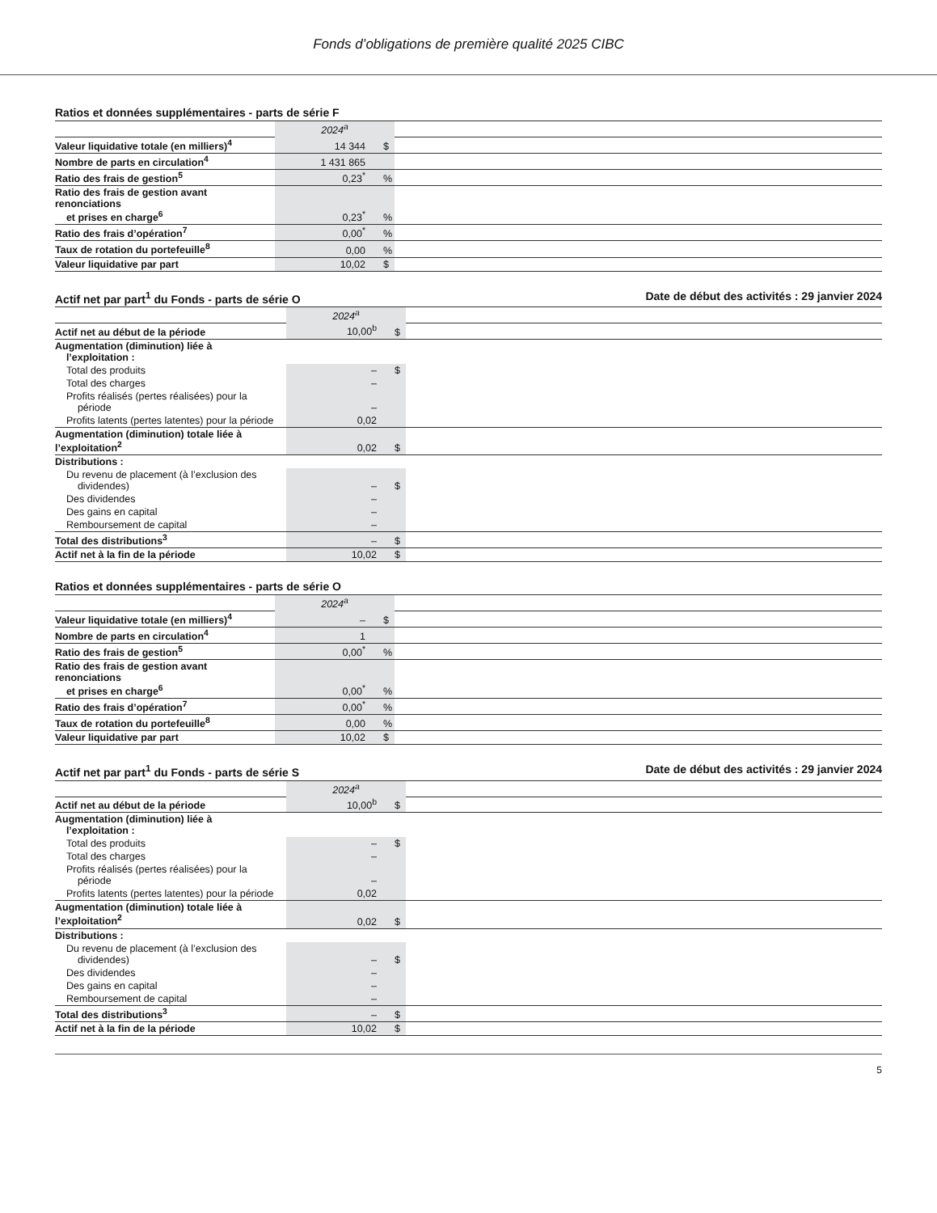Fonds d’obligations de première qualité 2025 CIBC
Ratios et données supplémentaires - parts de série F
| | 2024<sup>a</sup> | | |
| Valeur liquidative totale (en milliers)<sup>4</sup> | 14 344 | $ | |
| Nombre de parts en circulation<sup>4</sup> | 1 431 865 | | |
| Ratio des frais de gestion<sup>5</sup> | 0,23<sup>*</sup> | % | |
| Ratio des frais de gestion avant renonciations et prises en charge<sup>6</sup> | 0,23<sup>*</sup> | % | |
| Ratio des frais d’opération<sup>7</sup> | 0,00<sup>*</sup> | % | |
| Taux de rotation du portefeuille<sup>8</sup> | 0,00 | % | |
| Valeur liquidative par part | 10,02 | $ | |
Actif net par part<sup>1</sup> du Fonds - parts de série O Date de début des activités : 29 janvier 2024
| | 2024<sup>a</sup> | | |
| Actif net au début de la période | 10,00<sup>b</sup> | $ | |
| Augmentation (diminution) liée à l’exploitation : | | | |
| Total des produits | – | $ | |
| Total des charges | – | | |
| Profits réalisés (pertes réalisées) pour la période | – | | |
| Profits latents (pertes latentes) pour la période | 0,02 | | |
| Augmentation (diminution) totale liée à l’exploitation<sup>2</sup> | 0,02 | $ | |
| Distributions : | | | |
| Du revenu de placement (à l’exclusion des dividendes) | – | $ | |
| Des dividendes | – | | |
| Des gains en capital | – | | |
| Remboursement de capital | – | | |
| Total des distributions<sup>3</sup> | – | $ | |
| Actif net à la fin de la période | 10,02 | $ | |
Ratios et données supplémentaires - parts de série O
| | 2024<sup>a</sup> | | |
| Valeur liquidative totale (en milliers)<sup>4</sup> | – | $ | |
| Nombre de parts en circulation<sup>4</sup> | 1 | | |
| Ratio des frais de gestion<sup>5</sup> | 0,00<sup>*</sup> | % | |
| Ratio des frais de gestion avant renonciations et prises en charge<sup>6</sup> | 0,00<sup>*</sup> | % | |
| Ratio des frais d’opération<sup>7</sup> | 0,00<sup>*</sup> | % | |
| Taux de rotation du portefeuille<sup>8</sup> | 0,00 | % | |
| Valeur liquidative par part | 10,02 | $ | |
Actif net par part<sup>1</sup> du Fonds - parts de série S Date de début des activités : 29 janvier 2024
| | 2024<sup>a</sup> | | |
| Actif net au début de la période | 10,00<sup>b</sup> | $ | |
| Augmentation (diminution) liée à l’exploitation : | | | |
| Total des produits | – | $ | |
| Total des charges | – | | |
| Profits réalisés (pertes réalisées) pour la période | – | | |
| Profits latents (pertes latentes) pour la période | 0,02 | | |
| Augmentation (diminution) totale liée à l’exploitation<sup>2</sup> | 0,02 | $ | |
| Distributions : | | | |
| Du revenu de placement (à l’exclusion des dividendes) | – | $ | |
| Des dividendes | – | | |
| Des gains en capital | – | | |
| Remboursement de capital | – | | |
| Total des distributions<sup>3</sup> | – | $ | |
| Actif net à la fin de la période | 10,02 | $ | |
5